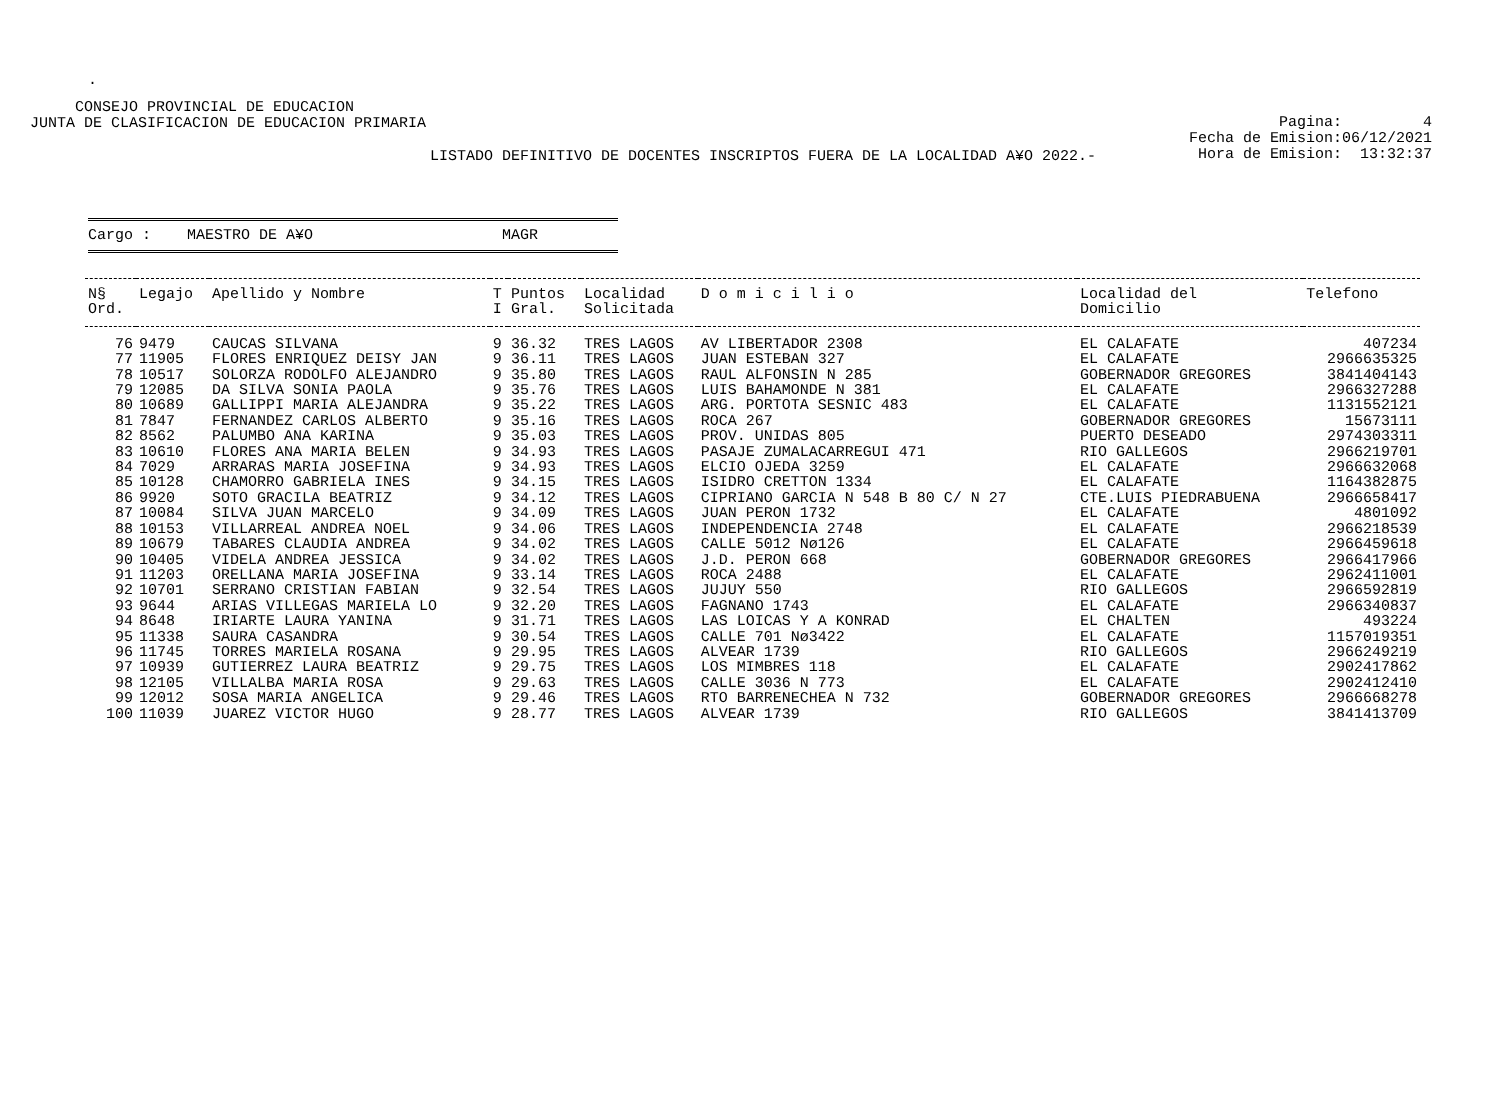.
CONSEJO PROVINCIAL DE EDUCACION
JUNTA DE CLASIFICACION DE EDUCACION PRIMARIA
Pagina: 4
Fecha de Emision:06/12/2021
Hora de Emision: 13:32:37
LISTADO DEFINITIVO DE DOCENTES INSCRIPTOS FUERA DE LA LOCALIDAD A¥O 2022.-
Cargo : MAESTRO DE A¥O MAGR
| N§ Ord. | Legajo | Apellido y Nombre | T I | Puntos Gral. | Localidad Solicitada | D o m i c i l i o | Localidad del Domicilio | Telefono |
| --- | --- | --- | --- | --- | --- | --- | --- | --- |
| 76 | 9479 | CAUCAS SILVANA | 9 | 36.32 | TRES LAGOS | AV LIBERTADOR 2308 | EL CALAFATE | 407234 |
| 77 | 11905 | FLORES ENRIQUEZ DEISY JAN | 9 | 36.11 | TRES LAGOS | JUAN ESTEBAN 327 | EL CALAFATE | 2966635325 |
| 78 | 10517 | SOLORZA RODOLFO ALEJANDRO | 9 | 35.80 | TRES LAGOS | RAUL ALFONSIN N 285 | GOBERNADOR GREGORES | 3841404143 |
| 79 | 12085 | DA SILVA SONIA PAOLA | 9 | 35.76 | TRES LAGOS | LUIS BAHAMONDE N 381 | EL CALAFATE | 2966327288 |
| 80 | 10689 | GALLIPPI MARIA ALEJANDRA | 9 | 35.22 | TRES LAGOS | ARG. PORTOTA SESNIC 483 | EL CALAFATE | 1131552121 |
| 81 | 7847 | FERNANDEZ CARLOS ALBERTO | 9 | 35.16 | TRES LAGOS | ROCA 267 | GOBERNADOR GREGORES | 15673111 |
| 82 | 8562 | PALUMBO ANA KARINA | 9 | 35.03 | TRES LAGOS | PROV. UNIDAS 805 | PUERTO DESEADO | 2974303311 |
| 83 | 10610 | FLORES ANA MARIA BELEN | 9 | 34.93 | TRES LAGOS | PASAJE ZUMALACARREGUI 471 | RIO GALLEGOS | 2966219701 |
| 84 | 7029 | ARRARAS MARIA JOSEFINA | 9 | 34.93 | TRES LAGOS | ELCIO OJEDA 3259 | EL CALAFATE | 2966632068 |
| 85 | 10128 | CHAMORRO GABRIELA INES | 9 | 34.15 | TRES LAGOS | ISIDRO CRETTON 1334 | EL CALAFATE | 1164382875 |
| 86 | 9920 | SOTO GRACILA BEATRIZ | 9 | 34.12 | TRES LAGOS | CIPRIANO GARCIA N 548 B 80 C/ N 27 | CTE.LUIS PIEDRABUENA | 2966658417 |
| 87 | 10084 | SILVA JUAN MARCELO | 9 | 34.09 | TRES LAGOS | JUAN PERON 1732 | EL CALAFATE | 4801092 |
| 88 | 10153 | VILLARREAL ANDREA NOEL | 9 | 34.06 | TRES LAGOS | INDEPENDENCIA 2748 | EL CALAFATE | 2966218539 |
| 89 | 10679 | TABARES CLAUDIA ANDREA | 9 | 34.02 | TRES LAGOS | CALLE 5012 Nø126 | EL CALAFATE | 2966459618 |
| 90 | 10405 | VIDELA ANDREA JESSICA | 9 | 34.02 | TRES LAGOS | J.D. PERON 668 | GOBERNADOR GREGORES | 2966417966 |
| 91 | 11203 | ORELLANA MARIA JOSEFINA | 9 | 33.14 | TRES LAGOS | ROCA 2488 | EL CALAFATE | 2962411001 |
| 92 | 10701 | SERRANO CRISTIAN FABIAN | 9 | 32.54 | TRES LAGOS | JUJUY 550 | RIO GALLEGOS | 2966592819 |
| 93 | 9644 | ARIAS VILLEGAS MARIELA LO | 9 | 32.20 | TRES LAGOS | FAGNANO 1743 | EL CALAFATE | 2966340837 |
| 94 | 8648 | IRIARTE LAURA YANINA | 9 | 31.71 | TRES LAGOS | LAS LOICAS Y A KONRAD | EL CHALTEN | 493224 |
| 95 | 11338 | SAURA CASANDRA | 9 | 30.54 | TRES LAGOS | CALLE 701 Nø3422 | EL CALAFATE | 1157019351 |
| 96 | 11745 | TORRES MARIELA ROSANA | 9 | 29.95 | TRES LAGOS | ALVEAR 1739 | RIO GALLEGOS | 2966249219 |
| 97 | 10939 | GUTIERREZ LAURA BEATRIZ | 9 | 29.75 | TRES LAGOS | LOS MIMBRES 118 | EL CALAFATE | 2902417862 |
| 98 | 12105 | VILLALBA MARIA ROSA | 9 | 29.63 | TRES LAGOS | CALLE 3036 N 773 | EL CALAFATE | 2902412410 |
| 99 | 12012 | SOSA MARIA ANGELICA | 9 | 29.46 | TRES LAGOS | RTO BARRENECHEA N 732 | GOBERNADOR GREGORES | 2966668278 |
| 100 | 11039 | JUAREZ VICTOR HUGO | 9 | 28.77 | TRES LAGOS | ALVEAR 1739 | RIO GALLEGOS | 3841413709 |